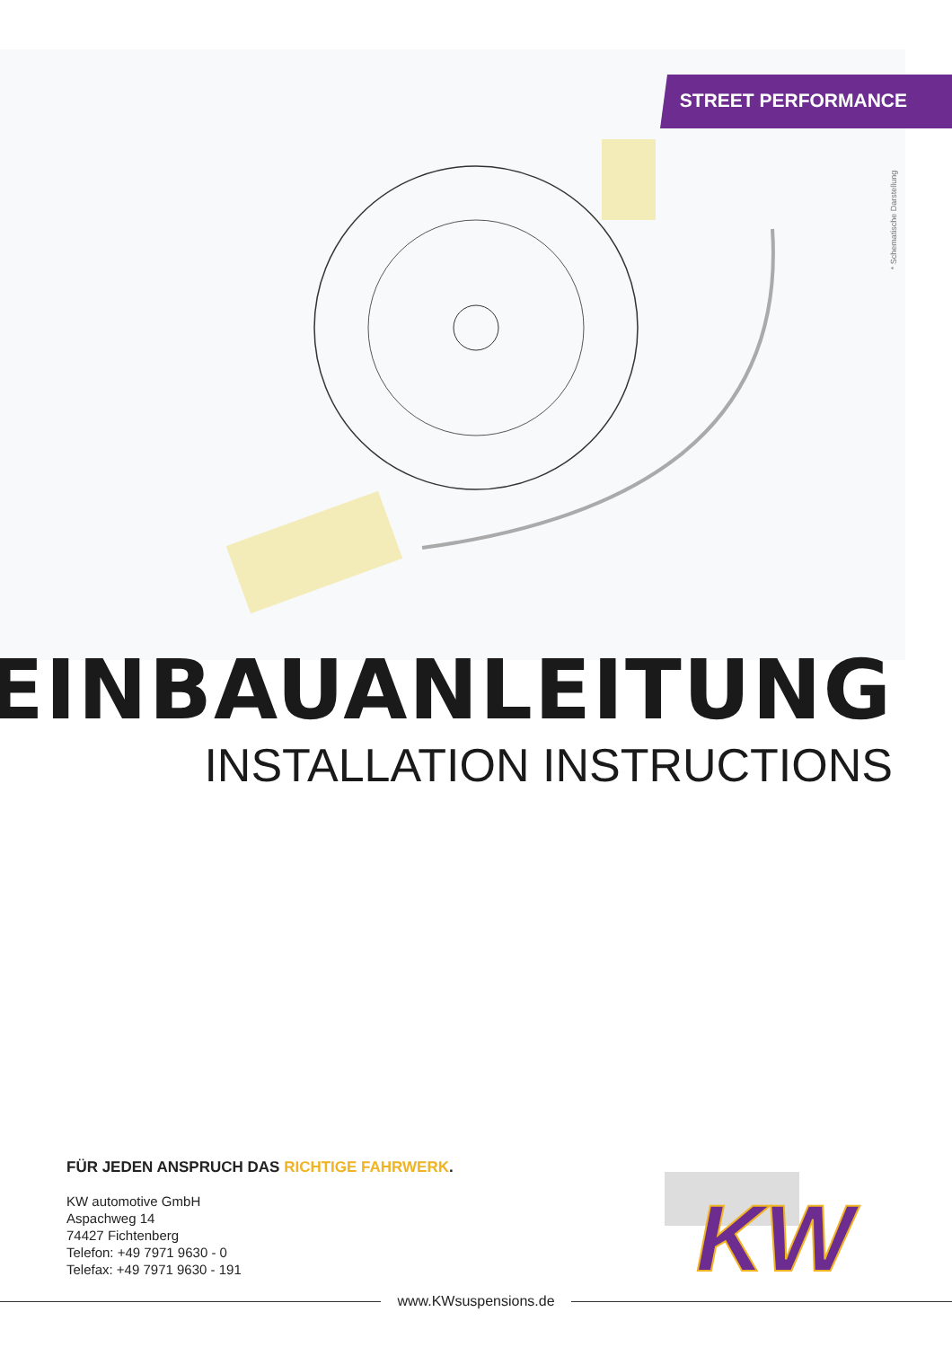STREET PERFORMANCE
* Schematische Darstellung
EINBAUANLEITUNG
INSTALLATION INSTRUCTIONS
FÜR JEDEN ANSPRUCH DAS RICHTIGE FAHRWERK.
KW automotive GmbH
Aspachweg 14
74427 Fichtenberg
Telefon: +49 7971 9630 - 0
Telefax: +49 7971 9630 - 191
KW
www.KWsuspensions.de